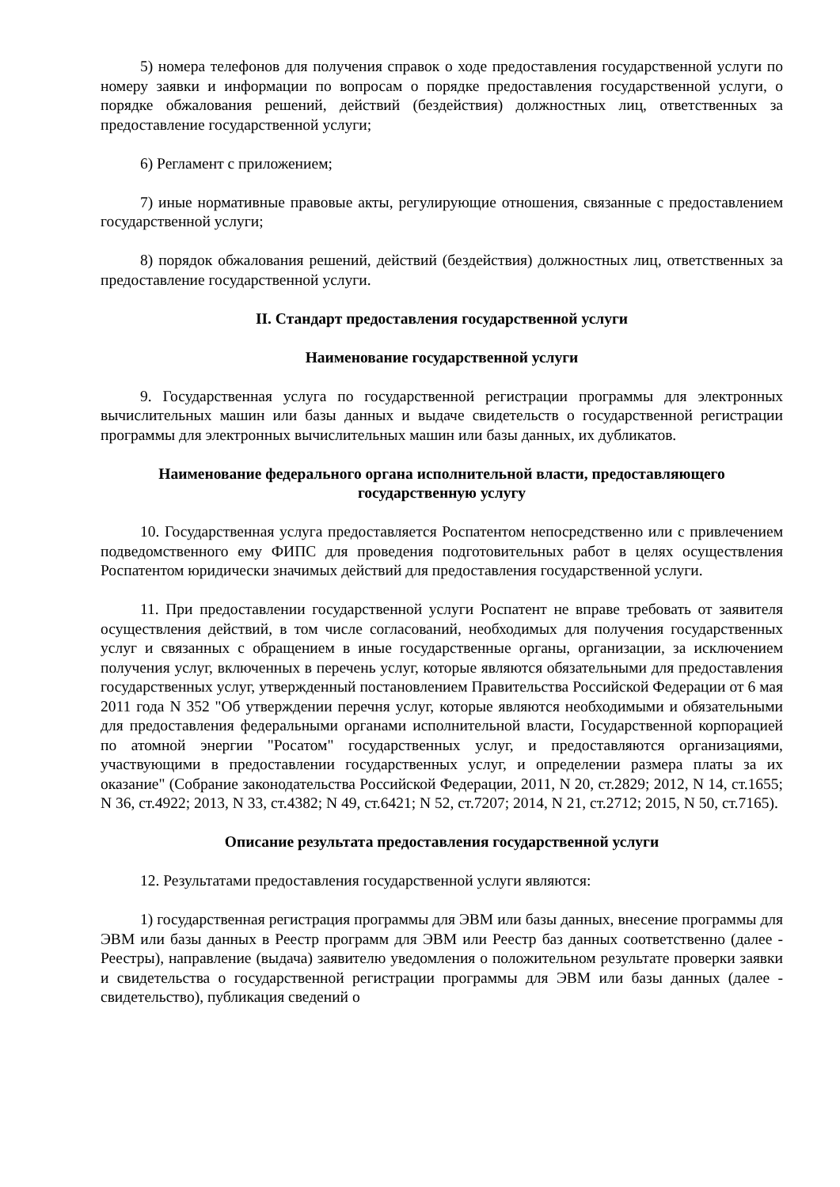5) номера телефонов для получения справок о ходе предоставления государственной услуги по номеру заявки и информации по вопросам о порядке предоставления государственной услуги, о порядке обжалования решений, действий (бездействия) должностных лиц, ответственных за предоставление государственной услуги;
6) Регламент с приложением;
7) иные нормативные правовые акты, регулирующие отношения, связанные с предоставлением государственной услуги;
8) порядок обжалования решений, действий (бездействия) должностных лиц, ответственных за предоставление государственной услуги.
II. Стандарт предоставления государственной услуги
Наименование государственной услуги
9. Государственная услуга по государственной регистрации программы для электронных вычислительных машин или базы данных и выдаче свидетельств о государственной регистрации программы для электронных вычислительных машин или базы данных, их дубликатов.
Наименование федерального органа исполнительной власти, предоставляющего государственную услугу
10. Государственная услуга предоставляется Роспатентом непосредственно или с привлечением подведомственного ему ФИПС для проведения подготовительных работ в целях осуществления Роспатентом юридически значимых действий для предоставления государственной услуги.
11. При предоставлении государственной услуги Роспатент не вправе требовать от заявителя осуществления действий, в том числе согласований, необходимых для получения государственных услуг и связанных с обращением в иные государственные органы, организации, за исключением получения услуг, включенных в перечень услуг, которые являются обязательными для предоставления государственных услуг, утвержденный постановлением Правительства Российской Федерации от 6 мая 2011 года N 352 "Об утверждении перечня услуг, которые являются необходимыми и обязательными для предоставления федеральными органами исполнительной власти, Государственной корпорацией по атомной энергии "Росатом" государственных услуг, и предоставляются организациями, участвующими в предоставлении государственных услуг, и определении размера платы за их оказание" (Собрание законодательства Российской Федерации, 2011, N 20, ст.2829; 2012, N 14, ст.1655; N 36, ст.4922; 2013, N 33, ст.4382; N 49, ст.6421; N 52, ст.7207; 2014, N 21, ст.2712; 2015, N 50, ст.7165).
Описание результата предоставления государственной услуги
12. Результатами предоставления государственной услуги являются:
1) государственная регистрация программы для ЭВМ или базы данных, внесение программы для ЭВМ или базы данных в Реестр программ для ЭВМ или Реестр баз данных соответственно (далее - Реестры), направление (выдача) заявителю уведомления о положительном результате проверки заявки и свидетельства о государственной регистрации программы для ЭВМ или базы данных (далее - свидетельство), публикация сведений о